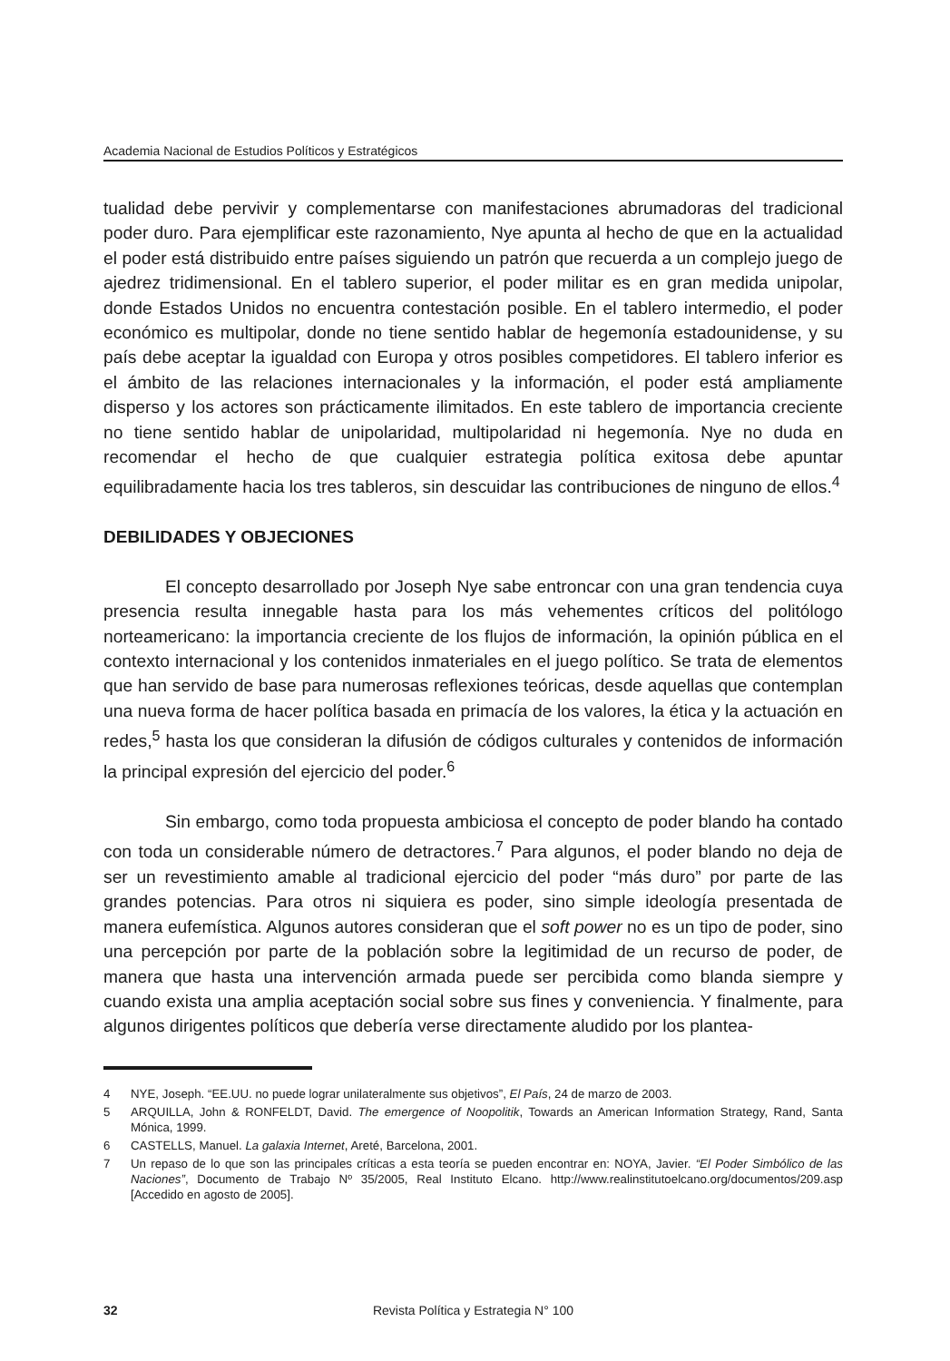Academia Nacional de Estudios Políticos y Estratégicos
tualidad debe pervivir y complementarse con manifestaciones abrumadoras del tradicional poder duro. Para ejemplificar este razonamiento, Nye apunta al hecho de que en la actualidad el poder está distribuido entre países siguiendo un patrón que recuerda a un complejo juego de ajedrez tridimensional. En el tablero superior, el poder militar es en gran medida unipolar, donde Estados Unidos no encuentra contestación posible. En el tablero intermedio, el poder económico es multipolar, donde no tiene sentido hablar de hegemonía estadounidense, y su país debe aceptar la igualdad con Europa y otros posibles competidores. El tablero inferior es el ámbito de las relaciones internacionales y la información, el poder está ampliamente disperso y los actores son prácticamente ilimitados. En este tablero de importancia creciente no tiene sentido hablar de unipolaridad, multipolaridad ni hegemonía. Nye no duda en recomendar el hecho de que cualquier estrategia política exitosa debe apuntar equilibradamente hacia los tres tableros, sin descuidar las contribuciones de ninguno de ellos.<sup>4</sup>
DEBILIDADES Y OBJECIONES
El concepto desarrollado por Joseph Nye sabe entroncar con una gran tendencia cuya presencia resulta innegable hasta para los más vehementes críticos del politólogo norteamericano: la importancia creciente de los flujos de información, la opinión pública en el contexto internacional y los contenidos inmateriales en el juego político. Se trata de elementos que han servido de base para numerosas reflexiones teóricas, desde aquellas que contemplan una nueva forma de hacer política basada en primacía de los valores, la ética y la actuación en redes,<sup>5</sup> hasta los que consideran la difusión de códigos culturales y contenidos de información la principal expresión del ejercicio del poder.<sup>6</sup>
Sin embargo, como toda propuesta ambiciosa el concepto de poder blando ha contado con toda un considerable número de detractores.<sup>7</sup> Para algunos, el poder blando no deja de ser un revestimiento amable al tradicional ejercicio del poder “más duro” por parte de las grandes potencias. Para otros ni siquiera es poder, sino simple ideología presentada de manera eufemística. Algunos autores consideran que el soft power no es un tipo de poder, sino una percepción por parte de la población sobre la legitimidad de un recurso de poder, de manera que hasta una intervención armada puede ser percibida como blanda siempre y cuando exista una amplia aceptación social sobre sus fines y conveniencia. Y finalmente, para algunos dirigentes políticos que debería verse directamente aludido por los plantea-
4 NYE, Joseph. “EE.UU. no puede lograr unilateralmente sus objetivos”, El País, 24 de marzo de 2003.
5 ARQUILLA, John & RONFELDT, David. The emergence of Noopolitik, Towards an American Information Strategy, Rand, Santa Mónica, 1999.
6 CASTELLS, Manuel. La galaxia Internet, Areté, Barcelona, 2001.
7 Un repaso de lo que son las principales críticas a esta teoría se pueden encontrar en: NOYA, Javier. “El Poder Simbólico de las Naciones”, Documento de Trabajo Nº 35/2005, Real Instituto Elcano. http://www.realinstitutoelcano.org/documentos/209.asp [Accedido en agosto de 2005].
32
Revista Política y Estrategia N° 100